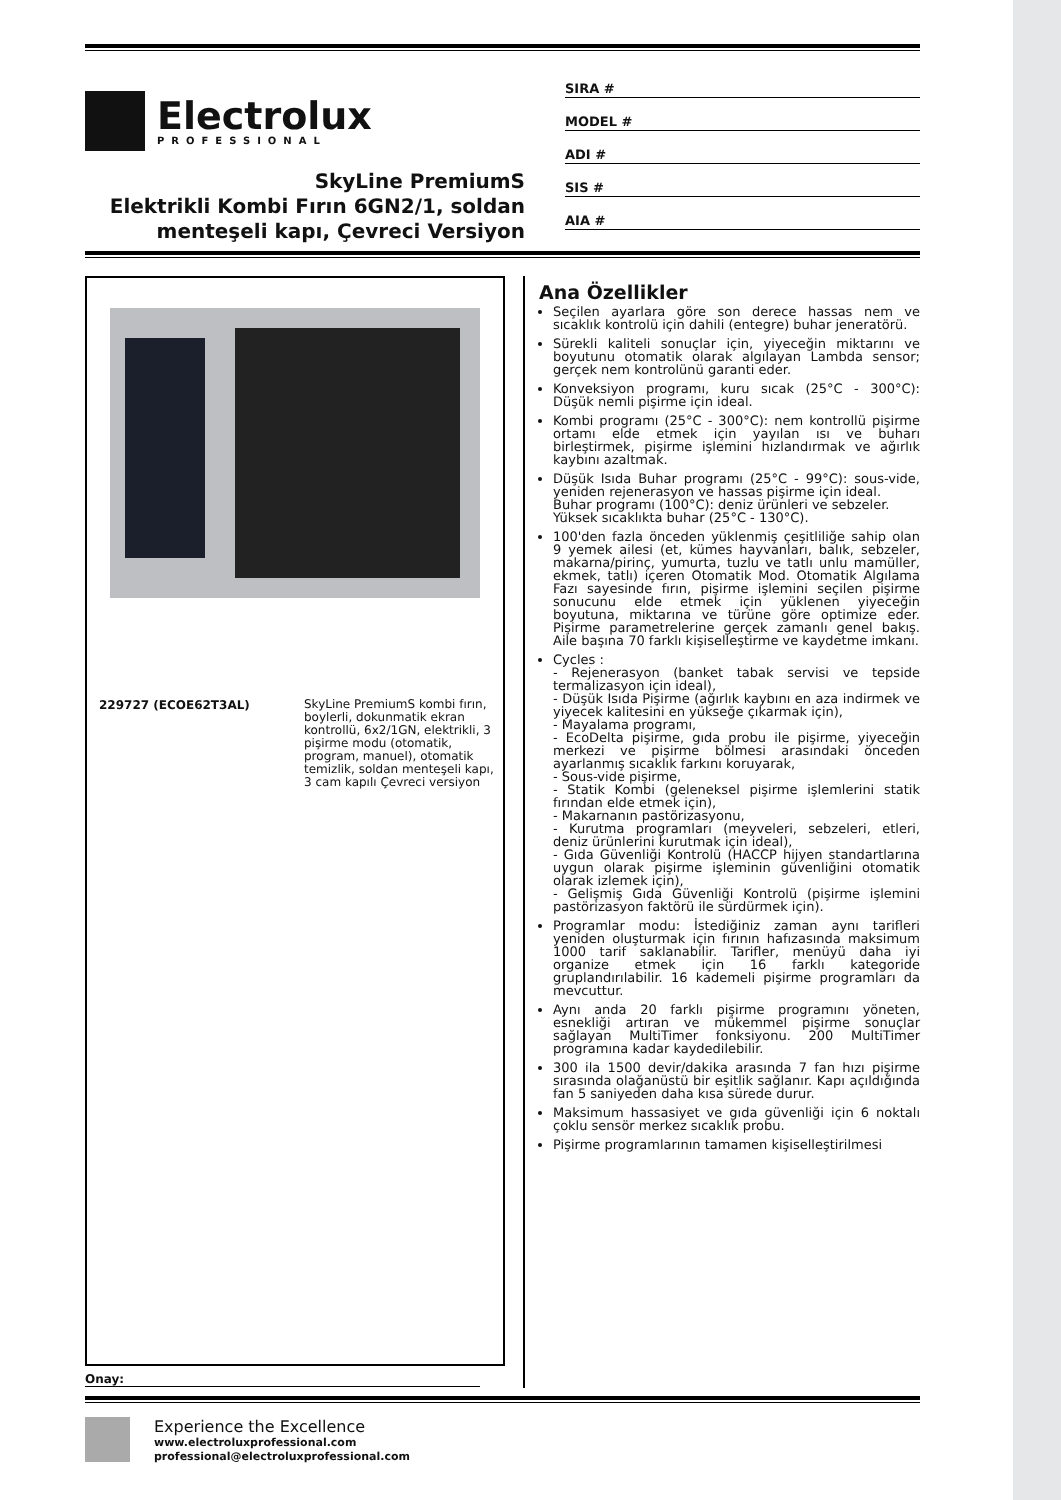Electrolux
PROFESSIONAL
SkyLine PremiumS
Elektrikli Kombi Fırın 6GN2/1, soldan menteşeli kapı, Çevreci Versiyon
SIRA #
MODEL #
ADI #
SIS #
AIA #
229727 (ECOE62T3AL)
SkyLine PremiumS kombi fırın, boylerli, dokunmatik ekran kontrollü, 6x2/1GN, elektrikli, 3 pişirme modu (otomatik, program, manuel), otomatik temizlik, soldan menteşeli kapı, 3 cam kapılı Çevreci versiyon
Onay:
Ana Özellikler
Seçilen ayarlara göre son derece hassas nem ve sıcaklık kontrolü için dahili (entegre) buhar jeneratörü.
Sürekli kaliteli sonuçlar için, yiyeceğin miktarını ve boyutunu otomatik olarak algılayan Lambda sensor; gerçek nem kontrolünü garanti eder.
Konveksiyon programı, kuru sıcak (25°C - 300°C): Düşük nemli pişirme için ideal.
Kombi programı (25°C - 300°C): nem kontrollü pişirme ortamı elde etmek için yayılan ısı ve buharı birleştirmek, pişirme işlemini hızlandırmak ve ağırlık kaybını azaltmak.
Düşük Isıda Buhar programı (25°C - 99°C): sous-vide, yeniden rejenerasyon ve hassas pişirme için ideal.
Buhar programı (100°C): deniz ürünleri ve sebzeler.
Yüksek sıcaklıkta buhar (25°C - 130°C).
100'den fazla önceden yüklenmiş çeşitliliğe sahip olan 9 yemek ailesi (et, kümes hayvanları, balık, sebzeler, makarna/pirinç, yumurta, tuzlu ve tatlı unlu mamüller, ekmek, tatlı) içeren Otomatik Mod. Otomatik Algılama Fazı sayesinde fırın, pişirme işlemini seçilen pişirme sonucunu elde etmek için yüklenen yiyeceğin boyutuna, miktarına ve türüne göre optimize eder. Pişirme parametrelerine gerçek zamanlı genel bakış. Aile başına 70 farklı kişiselleştirme ve kaydetme imkanı.
Cycles :
- Rejenerasyon (banket tabak servisi ve tepside termalizasyon için ideal),
- Düşük Isıda Pişirme (ağırlık kaybını en aza indirmek ve yiyecek kalitesini en yükseğe çıkarmak için),
- Mayalama programı,
- EcoDelta pişirme, gıda probu ile pişirme, yiyeceğin merkezi ve pişirme bölmesi arasındaki önceden ayarlanmış sıcaklık farkını koruyarak,
- Sous-vide pişirme,
- Statik Kombi (geleneksel pişirme işlemlerini statik fırından elde etmek için),
- Makarnanın pastörizasyonu,
- Kurutma programları (meyveleri, sebzeleri, etleri, deniz ürünlerini kurutmak için ideal),
- Gıda Güvenliği Kontrolü (HACCP hijyen standartlarına uygun olarak pişirme işleminin güvenliğini otomatik olarak izlemek için),
- Gelişmiş Gıda Güvenliği Kontrolü (pişirme işlemini pastörizasyon faktörü ile sürdürmek için).
Programlar modu: İstediğiniz zaman aynı tarifleri yeniden oluşturmak için fırının hafızasında maksimum 1000 tarif saklanabilir. Tarifler, menüyü daha iyi organize etmek için 16 farklı kategoride gruplandırılabilir. 16 kademeli pişirme programları da mevcuttur.
Aynı anda 20 farklı pişirme programını yöneten, esnekliği artıran ve mükemmel pişirme sonuçlar sağlayan MultiTimer fonksiyonu. 200 MultiTimer programına kadar kaydedilebilir.
300 ila 1500 devir/dakika arasında 7 fan hızı pişirme sırasında olağanüstü bir eşitlik sağlanır. Kapı açıldığında fan 5 saniyeden daha kısa sürede durur.
Maksimum hassasiyet ve gıda güvenliği için 6 noktalı çoklu sensör merkez sıcaklık probu.
Pişirme programlarının tamamen kişiselleştirilmesi
Experience the Excellence
www.electroluxprofessional.com
professional@electroluxprofessional.com